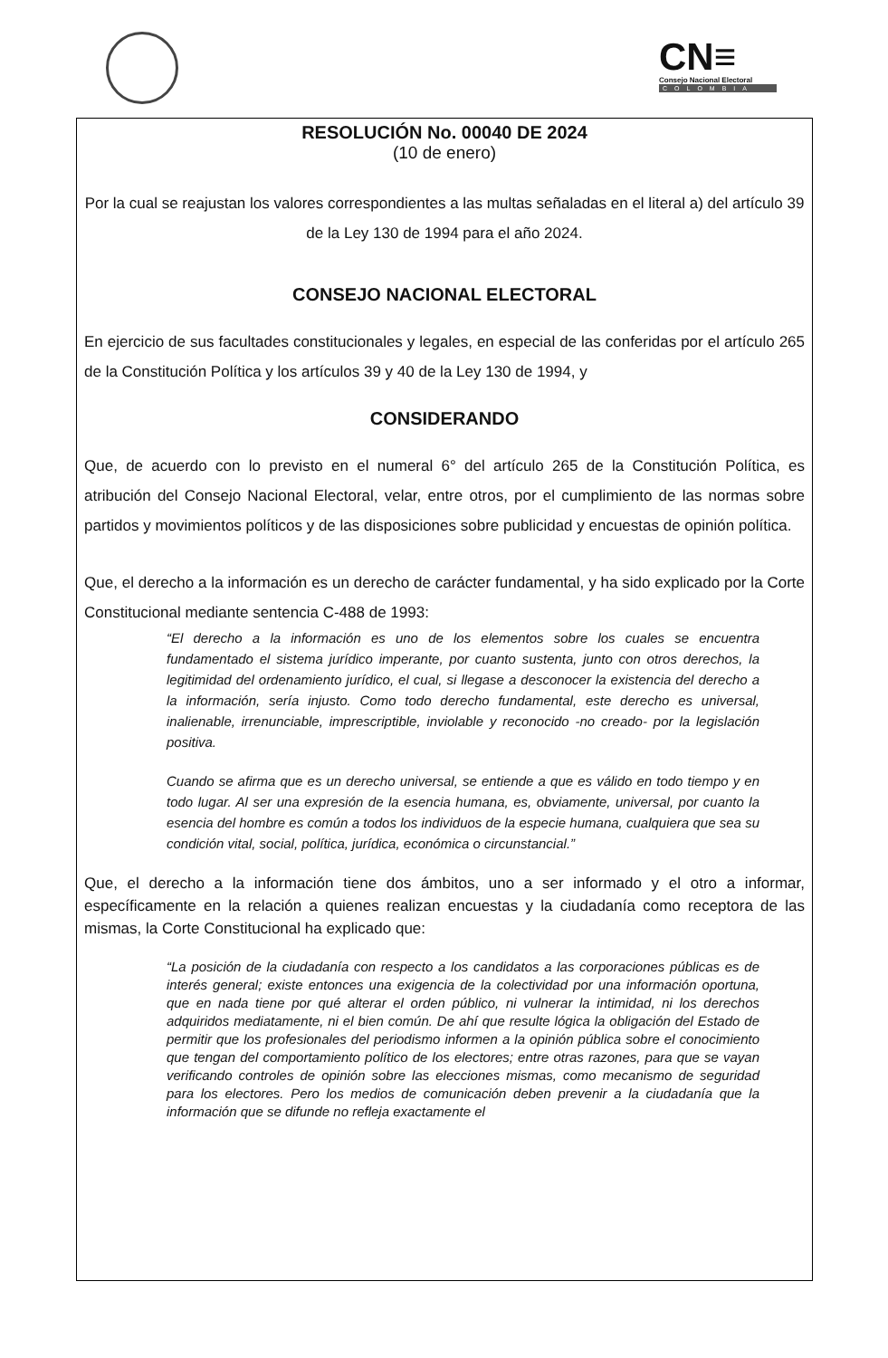CN≡
Consejo Nacional Electoral
COLOMBIA
RESOLUCIÓN No. 00040 DE 2024
(10 de enero)
Por la cual se reajustan los valores correspondientes a las multas señaladas en el literal a) del artículo 39 de la Ley 130 de 1994 para el año 2024.
CONSEJO NACIONAL ELECTORAL
En ejercicio de sus facultades constitucionales y legales, en especial de las conferidas por el artículo 265 de la Constitución Política y los artículos 39 y 40 de la Ley 130 de 1994, y
CONSIDERANDO
Que, de acuerdo con lo previsto en el numeral 6° del artículo 265 de la Constitución Política, es atribución del Consejo Nacional Electoral, velar, entre otros, por el cumplimiento de las normas sobre partidos y movimientos políticos y de las disposiciones sobre publicidad y encuestas de opinión política.
Que, el derecho a la información es un derecho de carácter fundamental, y ha sido explicado por la Corte Constitucional mediante sentencia C-488 de 1993:
“El derecho a la información es uno de los elementos sobre los cuales se encuentra fundamentado el sistema jurídico imperante, por cuanto sustenta, junto con otros derechos, la legitimidad del ordenamiento jurídico, el cual, si llegase a desconocer la existencia del derecho a la información, sería injusto. Como todo derecho fundamental, este derecho es universal, inalienable, irrenunciable, imprescriptible, inviolable y reconocido -no creado- por la legislación positiva.
Cuando se afirma que es un derecho universal, se entiende a que es válido en todo tiempo y en todo lugar. Al ser una expresión de la esencia humana, es, obviamente, universal, por cuanto la esencia del hombre es común a todos los individuos de la especie humana, cualquiera que sea su condición vital, social, política, jurídica, económica o circunstancial.”
Que, el derecho a la información tiene dos ámbitos, uno a ser informado y el otro a informar, específicamente en la relación a quienes realizan encuestas y la ciudadanía como receptora de las mismas, la Corte Constitucional ha explicado que:
“La posición de la ciudadanía con respecto a los candidatos a las corporaciones públicas es de interés general; existe entonces una exigencia de la colectividad por una información oportuna, que en nada tiene por qué alterar el orden público, ni vulnerar la intimidad, ni los derechos adquiridos mediatamente, ni el bien común. De ahí que resulte lógica la obligación del Estado de permitir que los profesionales del periodismo informen a la opinión pública sobre el conocimiento que tengan del comportamiento político de los electores; entre otras razones, para que se vayan verificando controles de opinión sobre las elecciones mismas, como mecanismo de seguridad para los electores. Pero los medios de comunicación deben prevenir a la ciudadanía que la información que se difunde no refleja exactamente el